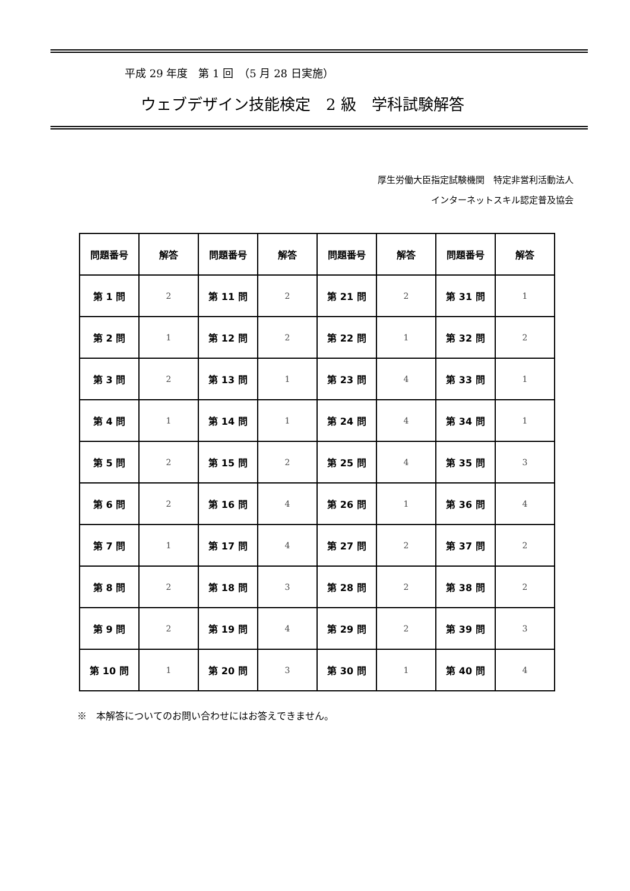平成 29 年度　第 1 回　（5 月 28 日実施）
ウェブデザイン技能検定　2 級　学科試験解答
厚生労働大臣指定試験機関　特定非営利活動法人
インターネットスキル認定普及協会
| 問題番号 | 解答 | 問題番号 | 解答 | 問題番号 | 解答 | 問題番号 | 解答 |
| --- | --- | --- | --- | --- | --- | --- | --- |
| 第 1 問 | 2 | 第 11 問 | 2 | 第 21 問 | 2 | 第 31 問 | 1 |
| 第 2 問 | 1 | 第 12 問 | 2 | 第 22 問 | 1 | 第 32 問 | 2 |
| 第 3 問 | 2 | 第 13 問 | 1 | 第 23 問 | 4 | 第 33 問 | 1 |
| 第 4 問 | 1 | 第 14 問 | 1 | 第 24 問 | 4 | 第 34 問 | 1 |
| 第 5 問 | 2 | 第 15 問 | 2 | 第 25 問 | 4 | 第 35 問 | 3 |
| 第 6 問 | 2 | 第 16 問 | 4 | 第 26 問 | 1 | 第 36 問 | 4 |
| 第 7 問 | 1 | 第 17 問 | 4 | 第 27 問 | 2 | 第 37 問 | 2 |
| 第 8 問 | 2 | 第 18 問 | 3 | 第 28 問 | 2 | 第 38 問 | 2 |
| 第 9 問 | 2 | 第 19 問 | 4 | 第 29 問 | 2 | 第 39 問 | 3 |
| 第 10 問 | 1 | 第 20 問 | 3 | 第 30 問 | 1 | 第 40 問 | 4 |
※　本解答についてのお問い合わせにはお答えできません。